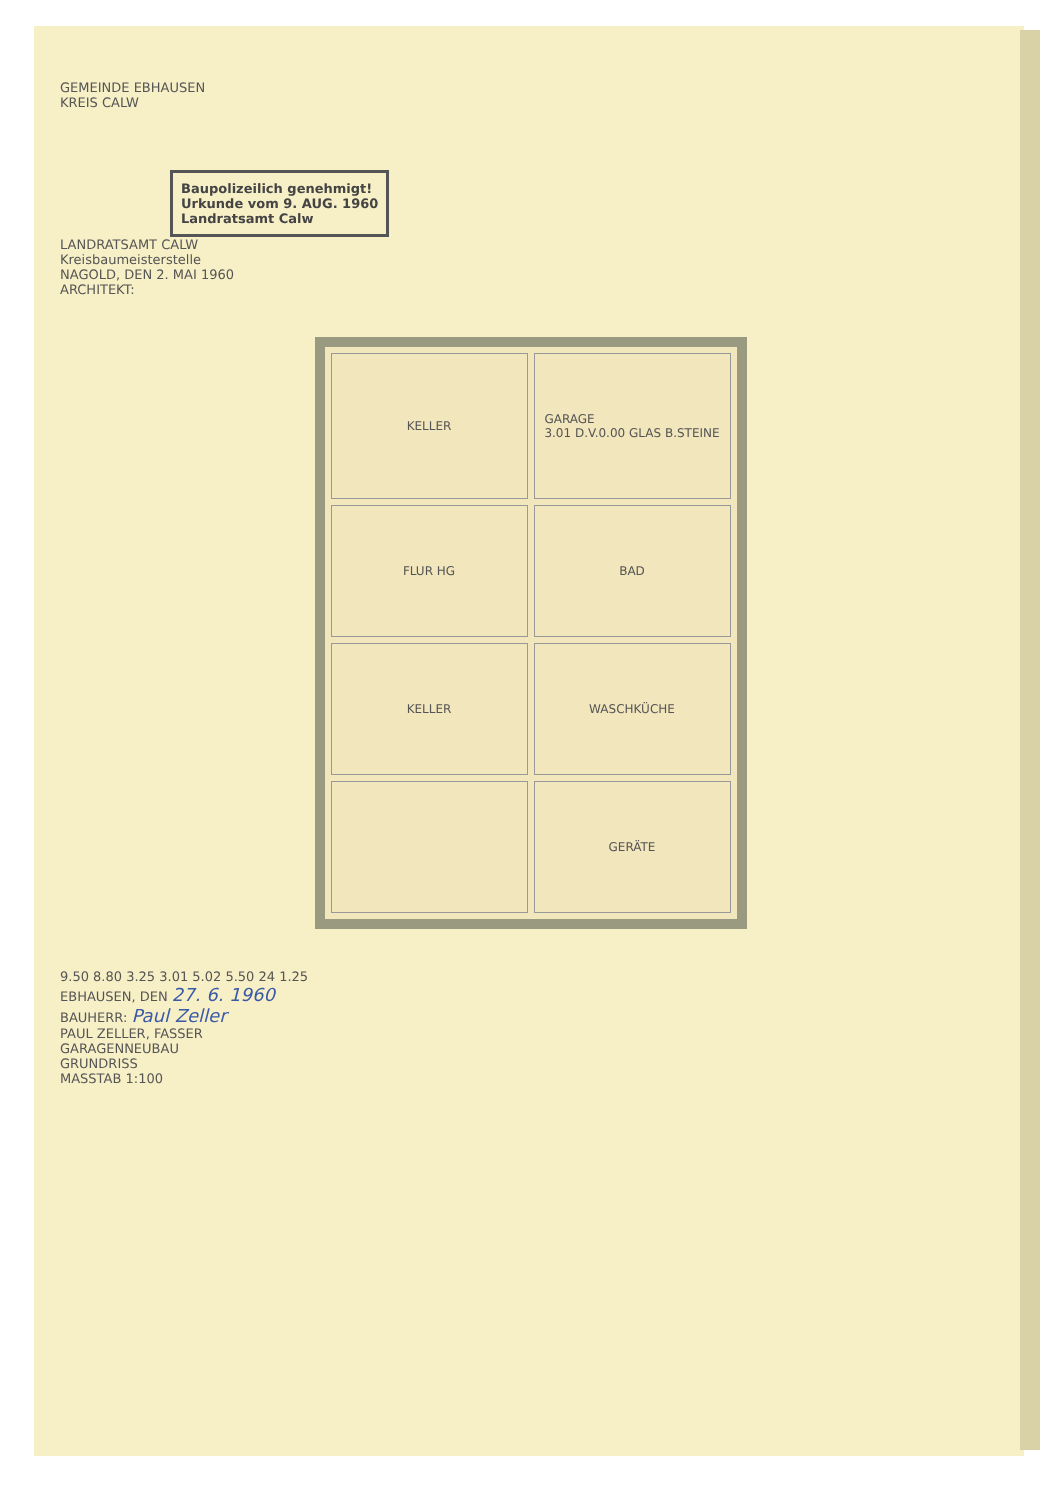GEMEINDE EBHAUSEN
KREIS CALW
Baupolizeilich genehmigt!
Urkunde vom 9. AUG. 1960
Landratsamt Calw
LANDRATSAMT CALW
Kreisbaumeisterstelle
NAGOLD, DEN 2. MAI 1960
ARCHITEKT:
KELLER
GARAGE
3.01 D.V.0.00 GLAS B.STEINE
FLUR HG
BAD
KELLER
WASCHKÜCHE
GERÄTE
9.50 8.80 3.25 3.01 5.02 5.50 24 1.25
EBHAUSEN, DEN 27. 6. 1960
BAUHERR: Paul Zeller
PAUL ZELLER, FASSER
GARAGENNEUBAU
GRUNDRISS
MASSTAB 1:100